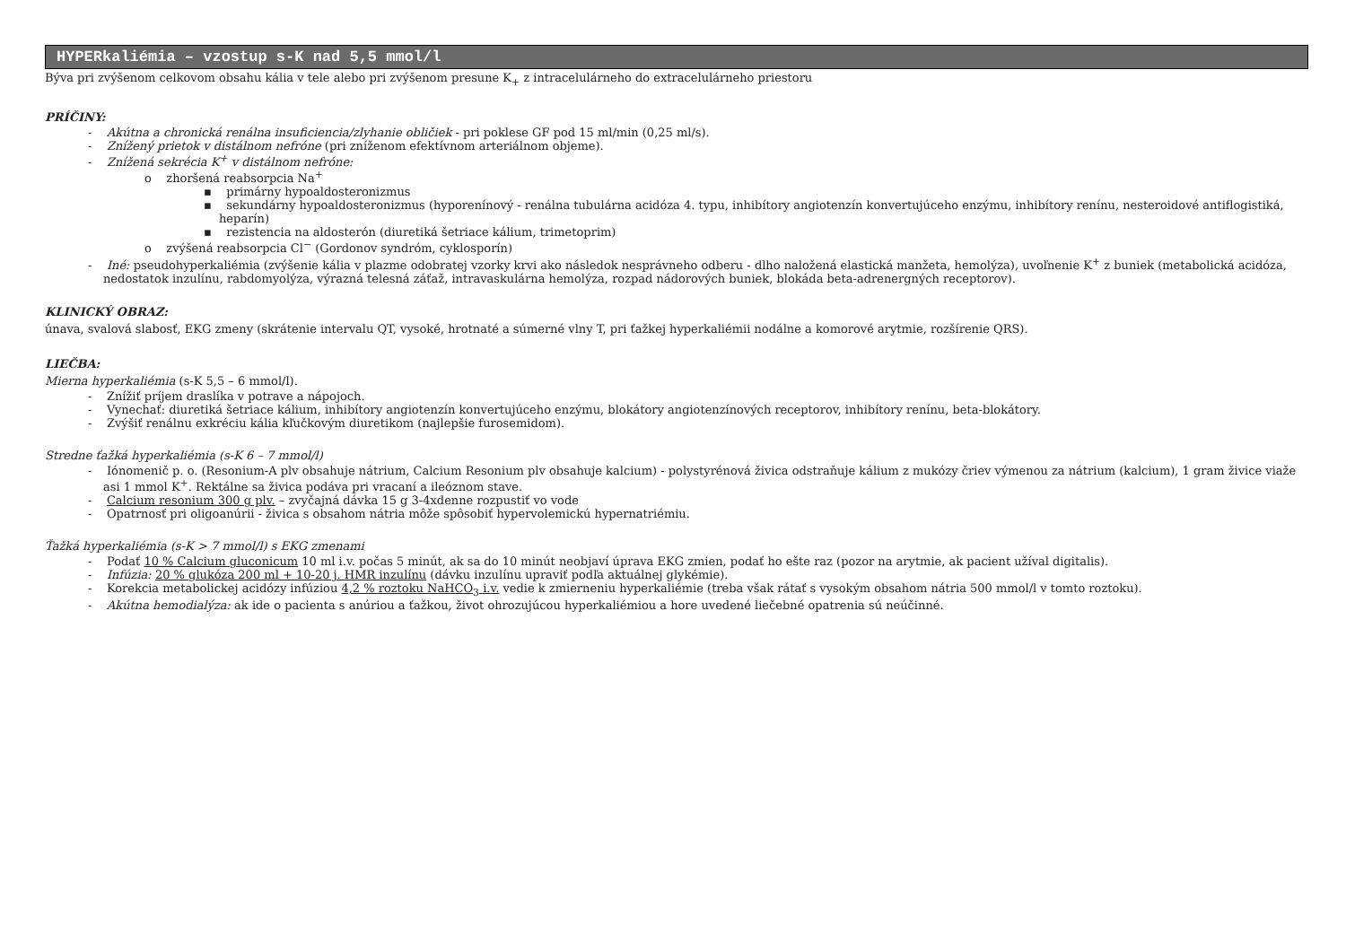HYPERkaliémia – vzostup s-K nad 5,5 mmol/l
Býva pri zvýšenom celkovom obsahu kália v tele alebo pri zvýšenom presune K<sub>+</sub> z intracelulárneho do extracelulárneho priestoru
PRÍČINY:
- Akútna a chronická renálna insuficiencia/zlyhanie obličiek - pri poklese GF pod 15 ml/min (0,25 ml/s).
- Znížený prietok v distálnom nefróne (pri zníženom efektívnom arteriálnom objeme).
- Znížená sekrécia K<sup>+</sup> v distálnom nefróne:
o zhoršená reabsorpcia Na<sup>+</sup>
▪ primárny hypoaldosteronizmus
▪ sekundárny hypoaldosteronizmus (hyporenínový - renálna tubulárna acidóza 4. typu, inhibítory angiotenzín konvertujúceho enzýmu, inhibítory renínu, nesteroidové antiflogistiká, heparín)
▪ rezistencia na aldosterón (diuretiká šetriace kálium, trimetoprim)
o zvýšená reabsorpcia Cl<sup>−</sup> (Gordonov syndróm, cyklosporín)
- Iné: pseudohyperkaliémia (zvýšenie kália v plazme odobratej vzorky krvi ako následok nesprávneho odberu - dlho naložená elastická manžeta, hemolýza), uvoľnenie K<sup>+</sup> z buniek (metabolická acidóza, nedostatok inzulínu, rabdomyolýza, výrazná telesná záťaž, intravaskulárna hemolýza, rozpad nádorových buniek, blokáda beta-adrenergných receptorov).
KLINICKÝ OBRAZ:
únava, svalová slabosť, EKG zmeny (skrátenie intervalu QT, vysoké, hrotnaté a súmerné vlny T, pri ťažkej hyperkaliémii nodálne a komorové arytmie, rozšírenie QRS).
LIEČBA:
Mierna hyperkaliémia (s-K 5,5 – 6 mmol/l).
- Znížiť príjem draslíka v potrave a nápojoch.
- Vynechať: diuretiká šetriace kálium, inhibítory angiotenzín konvertujúceho enzýmu, blokátory angiotenzínových receptorov, inhibítory renínu, beta-blokátory.
- Zvýšiť renálnu exkréciu kália kľučkovým diuretikom (najlepšie furosemidom).
Stredne ťažká hyperkaliémia (s-K 6 – 7 mmol/l)
- Iónomenič p. o. (Resonium-A plv obsahuje nátrium, Calcium Resonium plv obsahuje kalcium) - polystyrénová živica odstraňuje kálium z mukózy čriev výmenou za nátrium (kalcium), 1 gram živice viaže asi 1 mmol K<sup>+</sup>. Rektálne sa živica podáva pri vracaní a ileóznom stave.
- Calcium resonium 300 g plv. – zvyčajná dávka 15 g 3-4xdenne rozpustiť vo vode
- Opatrnosť pri oligoanúrii - živica s obsahom nátria môže spôsobiť hypervolemickú hypernatriémiu.
Ťažká hyperkaliémia (s-K > 7 mmol/l) s EKG zmenami
- Podať 10 % Calcium gluconicum 10 ml i.v. počas 5 minút, ak sa do 10 minút neobjaví úprava EKG zmien, podať ho ešte raz (pozor na arytmie, ak pacient užíval digitalis).
- Infúzia: 20 % glukóza 200 ml + 10-20 j. HMR inzulínu (dávku inzulínu upraviť podľa aktuálnej glykémie).
- Korekcia metabolickej acidózy infúziou 4,2 % roztoku NaHCO<sub>3</sub> i.v. vedie k zmierneniu hyperkaliémie (treba však rátať s vysokým obsahom nátria 500 mmol/l v tomto roztoku).
- Akútna hemodialýza: ak ide o pacienta s anúriou a ťažkou, život ohrozujúcou hyperkaliémiou a hore uvedené liečebné opatrenia sú neúčinné.